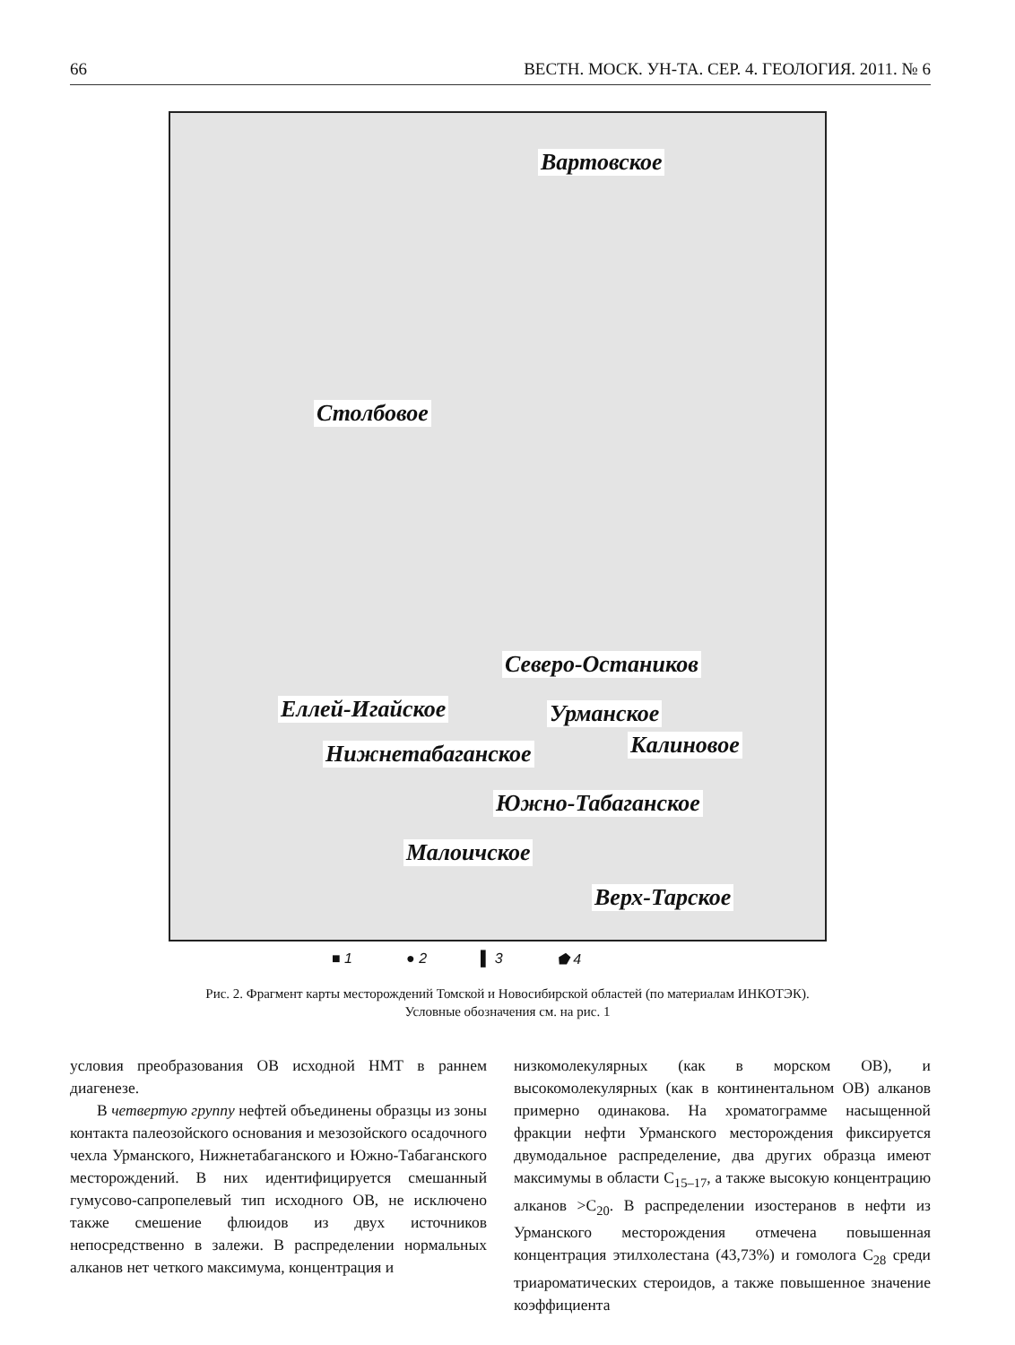66 ВЕСТН. МОСК. УН-ТА. СЕР. 4. ГЕОЛОГИЯ. 2011. № 6
Вартовское
Столбовое
Северо-Остаников
Еллей-Игайское Урманское
Калиновое Нижнетабаганское
Южно-Табаганское
Малоичское
Верх-Тарское
■ 1 ● 2 ▌ 3 ⬟ 4
Рис. 2. Фрагмент карты месторождений Томской и Новосибирской областей (по материалам ИНКОТЭК).
Условные обозначения см. на рис. 1
условия преобразования ОВ исходной НМТ в раннем диагенезе.
В четвертую группу нефтей объединены образцы из зоны контакта палеозойского основания и мезозойского осадочного чехла Урманского, Нижнетабаганского и Южно-Табаганского месторождений. В них идентифицируется смешанный гумусово-сапропелевый тип исходного ОВ, не исключено также смешение флюидов из двух источников непосредственно в залежи. В распределении нормальных алканов нет четкого максимума, концентрация и
низкомолекулярных (как в морском ОВ), и высокомолекулярных (как в континентальном ОВ) алканов примерно одинакова. На хроматограмме насыщенной фракции нефти Урманского месторождения фиксируется двумодальное распределение, два других образца имеют максимумы в области C<sub>15–17</sub>, а также высокую концентрацию алканов >C<sub>20</sub>. В распределении изостеранов в нефти из Урманского месторождения отмечена повышенная концентрация этилхолестана (43,73%) и гомолога C<sub>28</sub> среди триароматических стероидов, а также повышенное значение коэффициента